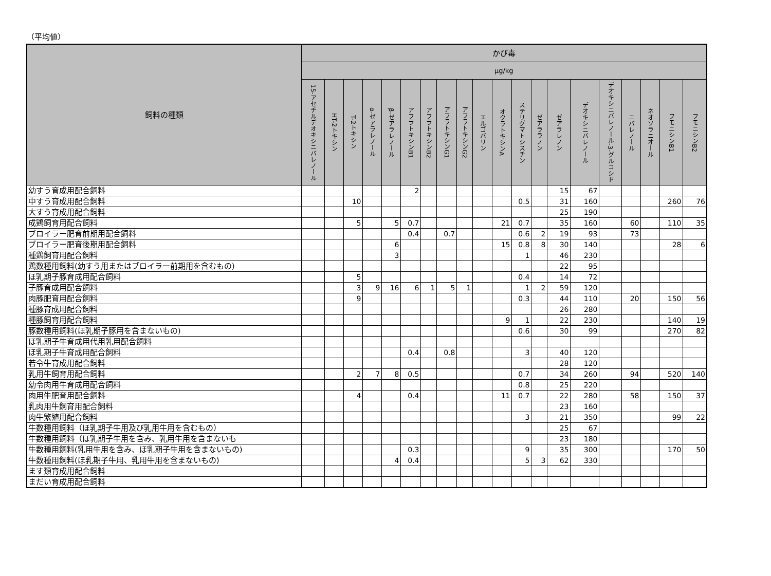（平均値）
| 飼料の種類 | かび毒 | | | | | | | | | | | | | | | | | | | |
| --- | --- | --- | --- | --- | --- | --- | --- | --- | --- | --- | --- | --- | --- | --- | --- | --- | --- | --- | --- | --- |
| | μg/kg | | | | | | | | | | | | | | | | | | | |
| | 15-アセチルデオキシニバレノール | HT-2トキシン | T-2トキシン | α-ゼアラレノール | β-ゼアラレノール | アフラトキシンB1 | アフラトキシンB2 | アフラトキシンG1 | アフラトキシンG2 | エルゴバリン | オクラトキシンA | ステリグマトシスチン | ゼアララノン | ゼアラレノン | デオキシニバレノール | デオキシニバレノール-3-グルコシド | ニバレノール | ネオソラニオール | フモニシンB1 | フモニシンB2 |
| 幼すう育成用配合飼料 | | | | | | 2 | | | | | | | | 15 | 67 | | | | | |
| 中すう育成用配合飼料 | | | 10 | | | | | | | | | 0.5 | | 31 | 160 | | | | 260 | 76 |
| 大すう育成用配合飼料 | | | | | | | | | | | | | | 25 | 190 | | | | | |
| 成鶏飼育用配合飼料 | | | 5 | | 5 | 0.7 | | | | | 21 | 0.7 | | 35 | 160 | | 60 | | 110 | 35 |
| ブロイラー肥育前期用配合飼料 | | | | | | 0.4 | | 0.7 | | | | 0.6 | 2 | 19 | 93 | | 73 | | | |
| ブロイラー肥育後期用配合飼料 | | | | | 6 | | | | | | 15 | 0.8 | 8 | 30 | 140 | | | | 28 | 6 |
| 種鶏飼育用配合飼料 | | | | | 3 | | | | | | | 1 | | 46 | 230 | | | | | |
| 鶏数種用飼料(幼すう用またはブロイラー前期用を含むもの) | | | | | | | | | | | | | | 22 | 95 | | | | | |
| ほ乳期子豚育成用配合飼料 | | | 5 | | | | | | | | | 0.4 | | 14 | 72 | | | | | |
| 子豚育成用配合飼料 | | | 3 | 9 | 16 | 6 | 1 | 5 | 1 | | | 1 | 2 | 59 | 120 | | | | | |
| 肉豚肥育用配合飼料 | | | 9 | | | | | | | | | 0.3 | | 44 | 110 | | 20 | | 150 | 56 |
| 種豚育成用配合飼料 | | | | | | | | | | | | | | 26 | 280 | | | | | |
| 種豚飼育用配合飼料 | | | | | | | | | | | 9 | 1 | | 22 | 230 | | | | 140 | 19 |
| 豚数種用飼料(ほ乳期子豚用を含まないもの) | | | | | | | | | | | | 0.6 | | 30 | 99 | | | | 270 | 82 |
| ほ乳期子牛育成用代用乳用配合飼料 | | | | | | | | | | | | | | | | | | | | |
| ほ乳期子牛育成用配合飼料 | | | | | | 0.4 | | 0.8 | | | | 3 | | 40 | 120 | | | | | |
| 若令牛育成用配合飼料 | | | | | | | | | | | | | | 28 | 120 | | | | | |
| 乳用牛飼育用配合飼料 | | | 2 | 7 | 8 | 0.5 | | | | | | 0.7 | | 34 | 260 | | 94 | | 520 | 140 |
| 幼令肉用牛育成用配合飼料 | | | | | | | | | | | | 0.8 | | 25 | 220 | | | | | |
| 肉用牛肥育用配合飼料 | | | 4 | | | 0.4 | | | | | 11 | 0.7 | | 22 | 280 | | 58 | | 150 | 37 |
| 乳肉用牛飼育用配合飼料 | | | | | | | | | | | | | | 23 | 160 | | | | | |
| 肉牛繁殖用配合飼料 | | | | | | | | | | | | 3 | | 21 | 350 | | | | 99 | 22 |
| 牛数種用飼料（ほ乳期子牛用及び乳用牛用を含むもの） | | | | | | | | | | | | | | 25 | 67 | | | | | |
| 牛数種用飼料（ほ乳期子牛用を含み、乳用牛用を含まないも | | | | | | | | | | | | | | 23 | 180 | | | | | |
| 牛数種用飼料(乳用牛用を含み、ほ乳期子牛用を含まないもの) | | | | | | 0.3 | | | | | | 9 | | 35 | 300 | | | | 170 | 50 |
| 牛数種用飼料(ほ乳期子牛用、乳用牛用を含まないもの) | | | | | 4 | 0.4 | | | | | | 5 | 3 | 62 | 330 | | | | | |
| ます類育成用配合飼料 | | | | | | | | | | | | | | | | | | | | |
| まだい育成用配合飼料 | | | | | | | | | | | | | | | | | | | | |